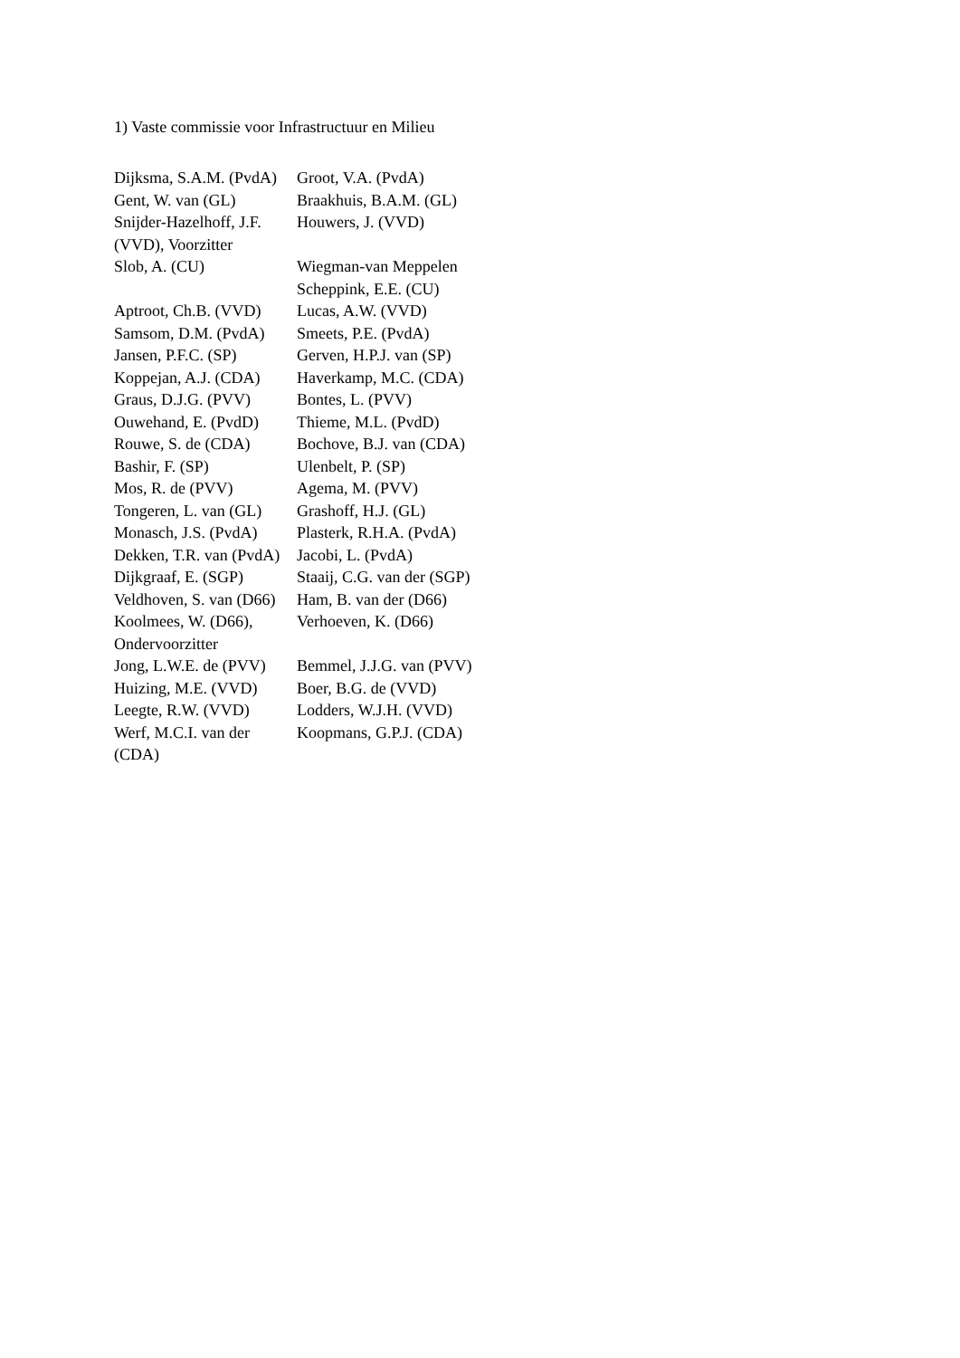1) Vaste commissie voor Infrastructuur en Milieu
| Dijksma, S.A.M. (PvdA) | Groot, V.A. (PvdA) |
| Gent, W. van (GL) | Braakhuis, B.A.M. (GL) |
| Snijder-Hazelhoff, J.F. (VVD), Voorzitter | Houwers, J. (VVD) |
| Slob, A. (CU) | Wiegman-van Meppelen Scheppink, E.E. (CU) |
| Aptroot, Ch.B. (VVD) | Lucas, A.W. (VVD) |
| Samsom, D.M. (PvdA) | Smeets, P.E. (PvdA) |
| Jansen, P.F.C. (SP) | Gerven, H.P.J. van (SP) |
| Koppejan, A.J. (CDA) | Haverkamp, M.C. (CDA) |
| Graus, D.J.G. (PVV) | Bontes, L. (PVV) |
| Ouwehand, E. (PvdD) | Thieme, M.L. (PvdD) |
| Rouwe, S. de (CDA) | Bochove, B.J. van (CDA) |
| Bashir, F. (SP) | Ulenbelt, P. (SP) |
| Mos, R. de (PVV) | Agema, M. (PVV) |
| Tongeren, L. van (GL) | Grashoff, H.J. (GL) |
| Monasch, J.S. (PvdA) | Plasterk, R.H.A. (PvdA) |
| Dekken, T.R. van (PvdA) | Jacobi, L. (PvdA) |
| Dijkgraaf, E. (SGP) | Staaij, C.G. van der (SGP) |
| Veldhoven, S. van (D66) | Ham, B. van der (D66) |
| Koolmees, W. (D66), Ondervoorzitter | Verhoeven, K. (D66) |
| Jong, L.W.E. de (PVV) | Bemmel, J.J.G. van (PVV) |
| Huizing, M.E. (VVD) | Boer, B.G. de (VVD) |
| Leegte, R.W. (VVD) | Lodders, W.J.H. (VVD) |
| Werf, M.C.I. van der (CDA) | Koopmans, G.P.J. (CDA) |